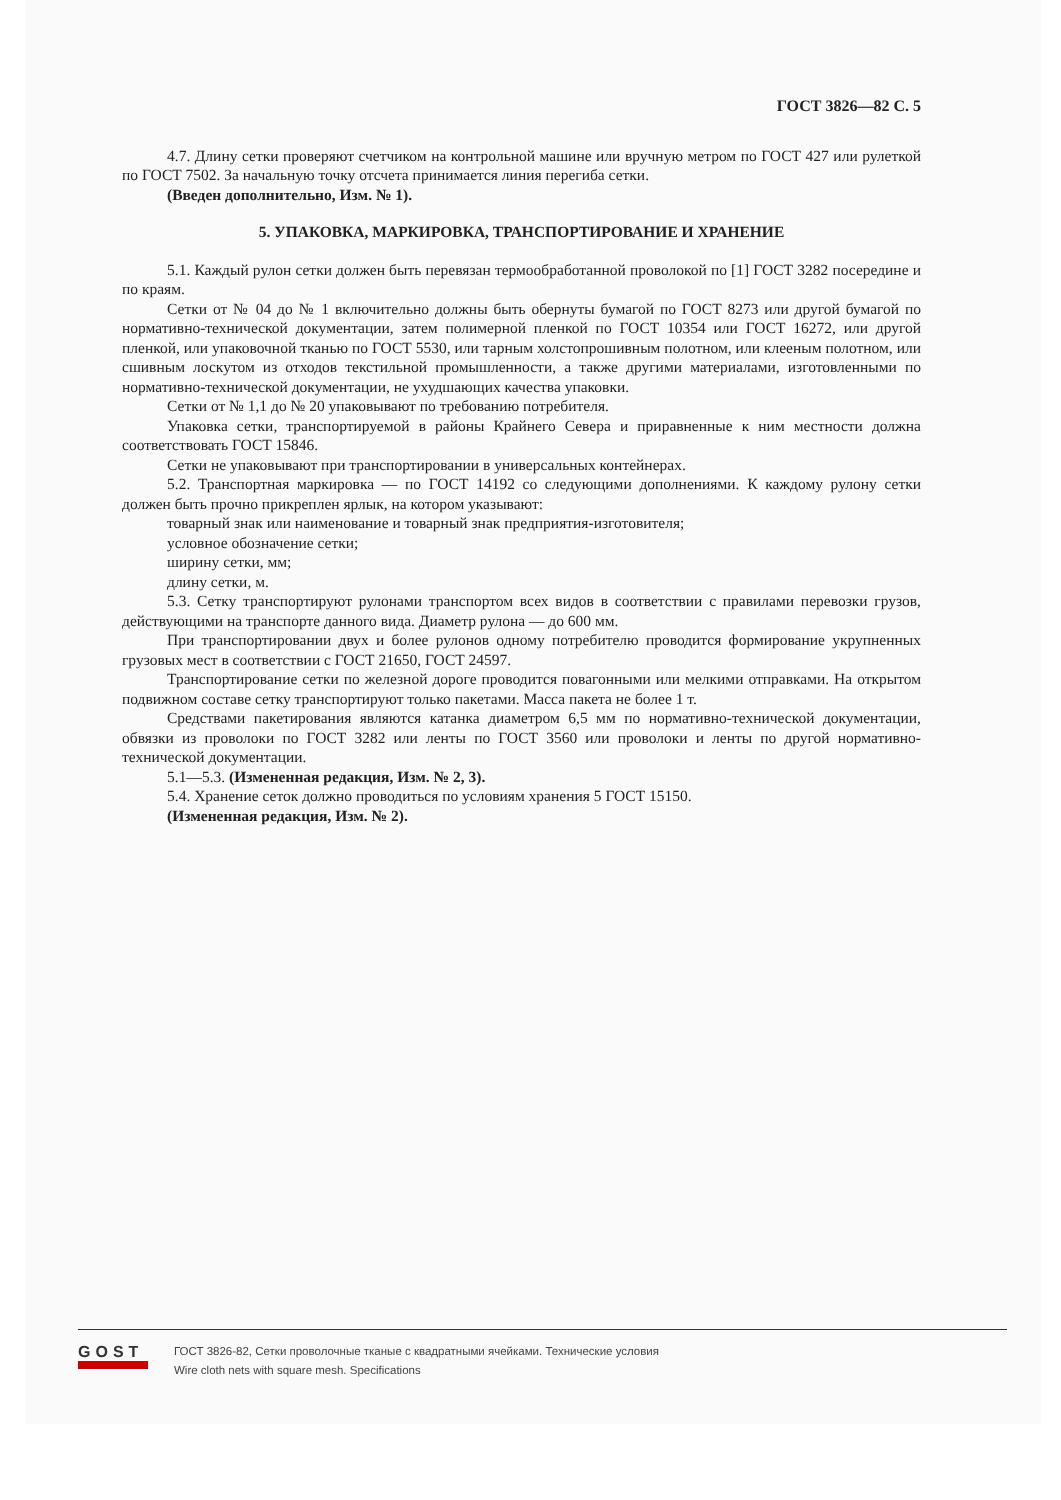ГОСТ 3826—82 С. 5
4.7. Длину сетки проверяют счетчиком на контрольной машине или вручную метром по ГОСТ 427 или рулеткой по ГОСТ 7502. За начальную точку отсчета принимается линия перегиба сетки.
(Введен дополнительно, Изм. № 1).
5. УПАКОВКА, МАРКИРОВКА, ТРАНСПОРТИРОВАНИЕ И ХРАНЕНИЕ
5.1. Каждый рулон сетки должен быть перевязан термообработанной проволокой по [1] ГОСТ 3282 посередине и по краям.
Сетки от № 04 до № 1 включительно должны быть обернуты бумагой по ГОСТ 8273 или другой бумагой по нормативно-технической документации, затем полимерной пленкой по ГОСТ 10354 или ГОСТ 16272, или другой пленкой, или упаковочной тканью по ГОСТ 5530, или тарным холстопрошивным полотном, или клееным полотном, или сшивным лоскутом из отходов текстильной промышленности, а также другими материалами, изготовленными по нормативно-технической документации, не ухудшающих качества упаковки.
Сетки от № 1,1 до № 20 упаковывают по требованию потребителя.
Упаковка сетки, транспортируемой в районы Крайнего Севера и приравненные к ним местности должна соответствовать ГОСТ 15846.
Сетки не упаковывают при транспортировании в универсальных контейнерах.
5.2. Транспортная маркировка — по ГОСТ 14192 со следующими дополнениями. К каждому рулону сетки должен быть прочно прикреплен ярлык, на котором указывают:
товарный знак или наименование и товарный знак предприятия-изготовителя;
условное обозначение сетки;
ширину сетки, мм;
длину сетки, м.
5.3. Сетку транспортируют рулонами транспортом всех видов в соответствии с правилами перевозки грузов, действующими на транспорте данного вида. Диаметр рулона — до 600 мм.
При транспортировании двух и более рулонов одному потребителю проводится формирование укрупненных грузовых мест в соответствии с ГОСТ 21650, ГОСТ 24597.
Транспортирование сетки по железной дороге проводится повагонными или мелкими отправками. На открытом подвижном составе сетку транспортируют только пакетами. Масса пакета не более 1 т.
Средствами пакетирования являются катанка диаметром 6,5 мм по нормативно-технической документации, обвязки из проволоки по ГОСТ 3282 или ленты по ГОСТ 3560 или проволоки и ленты по другой нормативно-технической документации.
5.1—5.3. (Измененная редакция, Изм. № 2, 3).
5.4. Хранение сеток должно проводиться по условиям хранения 5 ГОСТ 15150.
(Измененная редакция, Изм. № 2).
GOST
ГОСТ 3826-82, Сетки проволочные тканые с квадратными ячейками. Технические условия
Wire cloth nets with square mesh. Specifications